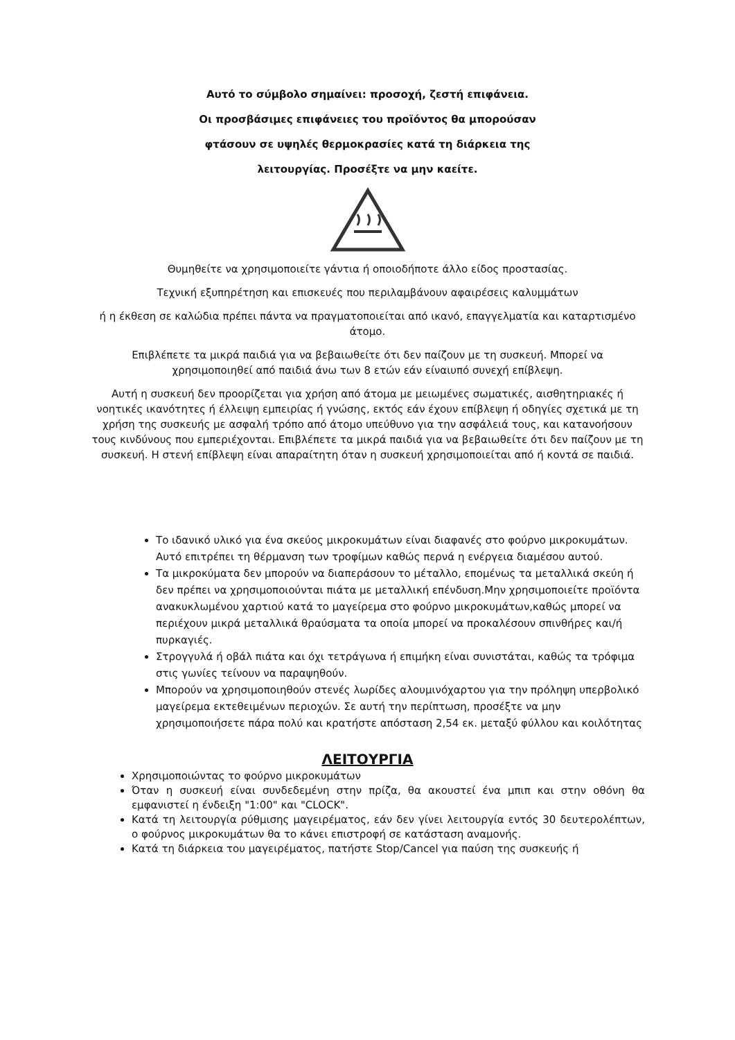Αυτό το σύμβολο σημαίνει: προσοχή, ζεστή επιφάνεια.
Οι προσβάσιμες επιφάνειες του προϊόντος θα μπορούσαν
φτάσουν σε υψηλές θερμοκρασίες κατά τη διάρκεια της
λειτουργίας. Προσέξτε να μην καείτε.
Θυμηθείτε να χρησιμοποιείτε γάντια ή οποιοδήποτε άλλο είδος προστασίας.
Τεχνική εξυπηρέτηση και επισκευές που περιλαμβάνουν αφαιρέσεις καλυμμάτων
ή η έκθεση σε καλώδια πρέπει πάντα να πραγματοποιείται από ικανό, επαγγελματία και καταρτισμένο άτομο.
Επιβλέπετε τα μικρά παιδιά για να βεβαιωθείτε ότι δεν παίζουν με τη συσκευή. Μπορεί να χρησιμοποιηθεί από παιδιά άνω των 8 ετών εάν είναιυπό συνεχή επίβλεψη.
Αυτή η συσκευή δεν προορίζεται για χρήση από άτομα με μειωμένες σωματικές, αισθητηριακές ή νοητικές ικανότητες ή έλλειψη εμπειρίας ή γνώσης, εκτός εάν έχουν επίβλεψη ή οδηγίες σχετικά με τη χρήση της συσκευής με ασφαλή τρόπο από άτομο υπεύθυνο για την ασφάλειά τους, και κατανοήσουν τους κινδύνους που εμπεριέχονται. Επιβλέπετε τα μικρά παιδιά για να βεβαιωθείτε ότι δεν παίζουν με τη συσκευή. Η στενή επίβλεψη είναι απαραίτητη όταν η συσκευή χρησιμοποιείται από ή κοντά σε παιδιά.
Το ιδανικό υλικό για ένα σκεύος μικροκυμάτων είναι διαφανές στο φούρνο μικροκυμάτων. Αυτό επιτρέπει τη θέρμανση των τροφίμων καθώς περνά η ενέργεια διαμέσου αυτού.
Τα μικροκύματα δεν μπορούν να διαπεράσουν το μέταλλο, επομένως τα μεταλλικά σκεύη ή δεν πρέπει να χρησιμοποιούνται πιάτα με μεταλλική επένδυση.Μην χρησιμοποιείτε προϊόντα ανακυκλωμένου χαρτιού κατά το μαγείρεμα στο φούρνο μικροκυμάτων,καθώς μπορεί να περιέχουν μικρά μεταλλικά θραύσματα τα οποία μπορεί να προκαλέσουν σπινθήρες και/ή πυρκαγιές.
Στρογγυλά ή οβάλ πιάτα και όχι τετράγωνα ή επιμήκη είναι συνιστάται, καθώς τα τρόφιμα στις γωνίες τείνουν να παραψηθούν.
Μπορούν να χρησιμοποιηθούν στενές λωρίδες αλουμινόχαρτου για την πρόληψη υπερβολικό μαγείρεμα εκτεθειμένων περιοχών. Σε αυτή την περίπτωση, προσέξτε να μην χρησιμοποιήσετε πάρα πολύ και κρατήστε απόσταση 2,54 εκ. μεταξύ φύλλου και κοιλότητας
ΛΕΙΤΟΥΡΓΙΑ
Χρησιμοποιώντας το φούρνο μικροκυμάτων
Όταν η συσκευή είναι συνδεδεμένη στην πρίζα, θα ακουστεί ένα μπιπ και στην οθόνη θα εμφανιστεί η ένδειξη "1:00" και "CLOCK".
Κατά τη λειτουργία ρύθμισης μαγειρέματος, εάν δεν γίνει λειτουργία εντός 30 δευτερολέπτων, ο φούρνος μικροκυμάτων θα το κάνει επιστροφή σε κατάσταση αναμονής.
Κατά τη διάρκεια του μαγειρέματος, πατήστε Stop/Cancel για παύση της συσκευής ή